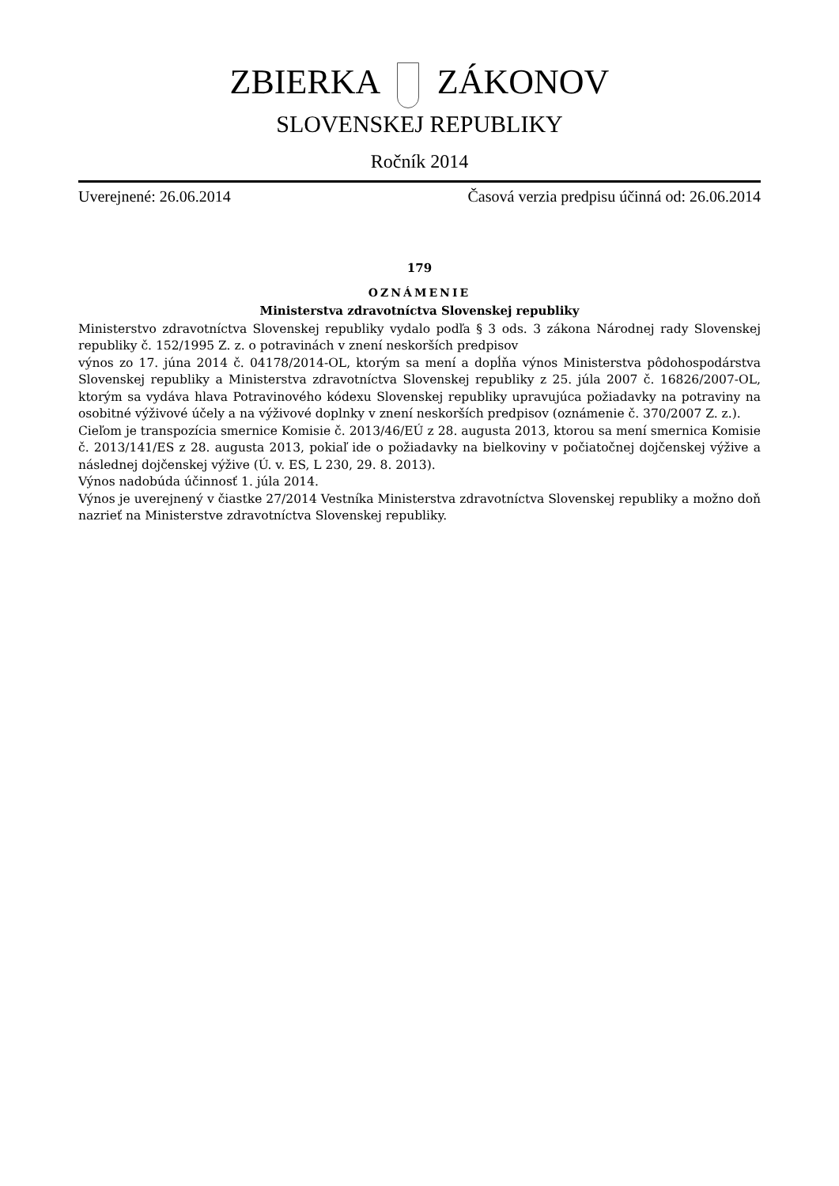ZBIERKA ZÁKONOV
SLOVENSKEJ REPUBLIKY
Ročník 2014
Uverejnené: 26.06.2014 Časová verzia predpisu účinná od: 26.06.2014
179
OZNÁMENIE
Ministerstva zdravotníctva Slovenskej republiky
Ministerstvo zdravotníctva Slovenskej republiky vydalo podľa § 3 ods. 3 zákona Národnej rady Slovenskej republiky č. 152/1995 Z. z. o potravinách v znení neskorších predpisov
výnos zo 17. júna 2014 č. 04178/2014-OL, ktorým sa mení a dopĺňa výnos Ministerstva pôdohospodárstva Slovenskej republiky a Ministerstva zdravotníctva Slovenskej republiky z 25. júla 2007 č. 16826/2007-OL, ktorým sa vydáva hlava Potravinového kódexu Slovenskej republiky upravujúca požiadavky na potraviny na osobitné výživové účely a na výživové doplnky v znení neskorších predpisov (oznámenie č. 370/2007 Z. z.).
Cieľom je transpozícia smernice Komisie č. 2013/46/EÚ z 28. augusta 2013, ktorou sa mení smernica Komisie č. 2013/141/ES z 28. augusta 2013, pokiaľ ide o požiadavky na bielkoviny v počiatočnej dojčenskej výžive a následnej dojčenskej výžive (Ú. v. ES, L 230, 29. 8. 2013).
Výnos nadobúda účinnosť 1. júla 2014.
Výnos je uverejnený v čiastke 27/2014 Vestníka Ministerstva zdravotníctva Slovenskej republiky a možno doň nazrieť na Ministerstve zdravotníctva Slovenskej republiky.